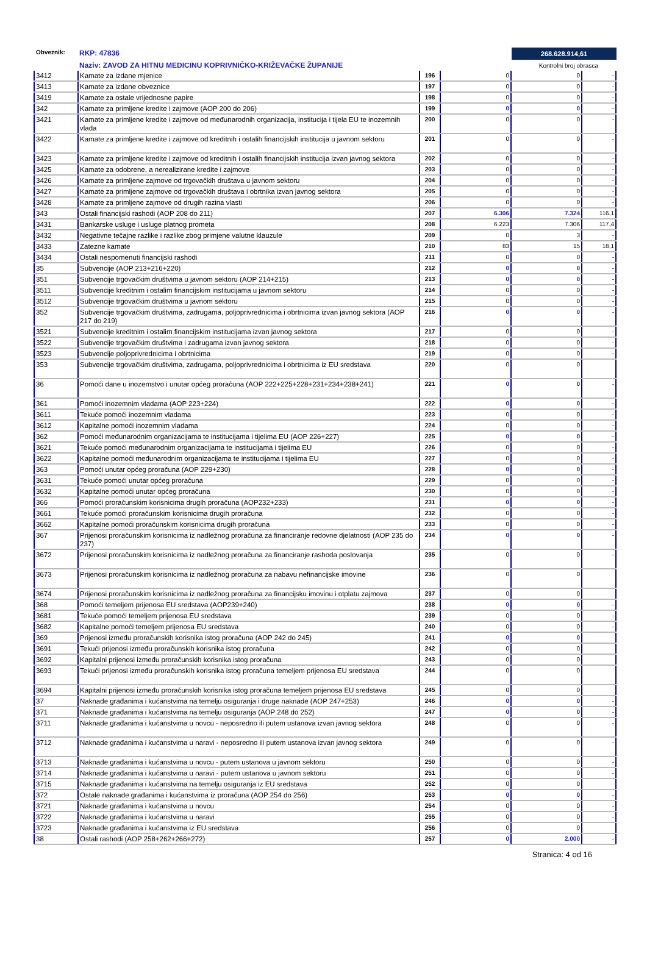Obveznik: RKP: 47836
Naziv: ZAVOD ZA HITNU MEDICINU KOPRIVNIČKO-KRIŽEVAČKE ŽUPANIJE
268.628.914,61
Kontrolni broj obrasca
| 3412 | Kamate za izdane mjenice | 196 | 0 | 0 | - |
| 3413 | Kamate za izdane obveznice | 197 | 0 | 0 | - |
| 3419 | Kamate za ostale vrijednosne papire | 198 | 0 | 0 | - |
| 342 | Kamate za primljene kredite i zajmove (AOP 200 do 206) | 199 | 0 | 0 | - |
| 3421 | Kamate za primljene kredite i zajmove od međunarodnih organizacija, institucija i tijela EU te inozemnih vlada | 200 | 0 | 0 | - |
| 3422 | Kamate za primljene kredite i zajmove od kreditnih i ostalih financijskih institucija u javnom sektoru | 201 | 0 | 0 | - |
| 3423 | Kamate za primljene kredite i zajmove od kreditnih i ostalih financijskih institucija izvan javnog sektora | 202 | 0 | 0 | - |
| 3425 | Kamate za odobrene, a nerealizirane kredite i zajmove | 203 | 0 | 0 | - |
| 3426 | Kamate za primljene zajmove od trgovačkih društava u javnom sektoru | 204 | 0 | 0 | - |
| 3427 | Kamate za primljene zajmove od trgovačkih društava i obrtnika izvan javnog sektora | 205 | 0 | 0 | - |
| 3428 | Kamate za primljene zajmove od drugih razina vlasti | 206 | 0 | 0 | - |
| 343 | Ostali financijski rashodi (AOP 208 do 211) | 207 | 6.306 | 7.324 | 116,1 |
| 3431 | Bankarske usluge i usluge platnog prometa | 208 | 6.223 | 7.306 | 117,4 |
| 3432 | Negativne tečajne razlike i razlike zbog primjene valutne klauzule | 209 | 0 | 3 | - |
| 3433 | Zatezne kamate | 210 | 83 | 15 | 18,1 |
| 3434 | Ostali nespomenuti financijski rashodi | 211 | 0 | 0 | - |
| 35 | Subvencije (AOP 213+216+220) | 212 | 0 | 0 | - |
| 351 | Subvencije trgovačkim društvima u javnom sektoru (AOP 214+215) | 213 | 0 | 0 | - |
| 3511 | Subvencije kreditnim i ostalim financijskim institucijama u javnom sektoru | 214 | 0 | 0 | - |
| 3512 | Subvencije trgovačkim društvima u javnom sektoru | 215 | 0 | 0 | - |
| 352 | Subvencije trgovačkim društvima, zadrugama, poljoprivrednicima i obrtnicima izvan javnog sektora (AOP 217 do 219) | 216 | 0 | 0 | - |
| 3521 | Subvencije kreditnim i ostalim financijskim institucijama izvan javnog sektora | 217 | 0 | 0 | - |
| 3522 | Subvencije trgovačkim društvima i zadrugama izvan javnog sektora | 218 | 0 | 0 | - |
| 3523 | Subvencije poljoprivrednicima i obrtnicima | 219 | 0 | 0 | - |
| 353 | Subvencije trgovačkim društvima, zadrugama, poljoprivrednicima i obrtnicima iz EU sredstava | 220 | 0 | 0 | |
| 36 | Pomoći dane u inozemstvo i unutar općeg proračuna (AOP 222+225+228+231+234+238+241) | 221 | 0 | 0 | - |
| 361 | Pomoći inozemnim vladama (AOP 223+224) | 222 | 0 | 0 | - |
| 3611 | Tekuće pomoći inozemnim vladama | 223 | 0 | 0 | - |
| 3612 | Kapitalne pomoći inozemnim vladama | 224 | 0 | 0 | - |
| 362 | Pomoći međunarodnim organizacijama te institucijama i tijelima EU (AOP 226+227) | 225 | 0 | 0 | - |
| 3621 | Tekuće pomoći međunarodnim organizacijama te institucijama i tijelima EU | 226 | 0 | 0 | - |
| 3622 | Kapitalne pomoći međunarodnim organizacijama te institucijama i tijelima EU | 227 | 0 | 0 | - |
| 363 | Pomoći unutar općeg proračuna (AOP 229+230) | 228 | 0 | 0 | - |
| 3631 | Tekuće pomoći unutar općeg proračuna | 229 | 0 | 0 | - |
| 3632 | Kapitalne pomoći unutar općeg proračuna | 230 | 0 | 0 | - |
| 366 | Pomoći proračunskim korisnicima drugih proračuna (AOP232+233) | 231 | 0 | 0 | - |
| 3661 | Tekuće pomoći proračunskim korisnicima drugih proračuna | 232 | 0 | 0 | - |
| 3662 | Kapitalne pomoći proračunskim korisnicima drugih proračuna | 233 | 0 | 0 | - |
| 367 | Prijenosi proračunskim korisnicima iz nadležnog proračuna za financiranje redovne djelatnosti (AOP 235 do 237) | 234 | 0 | 0 | - |
| 3672 | Prijenosi proračunskim korisnicima iz nadležnog proračuna za financiranje rashoda poslovanja | 235 | 0 | 0 | - |
| 3673 | Prijenosi proračunskim korisnicima iz nadležnog proračuna za nabavu nefinancijske imovine | 236 | 0 | 0 | |
| 3674 | Prijenosi proračunskim korisnicima iz nadležnog proračuna za financijsku imovinu i otplatu zajmova | 237 | 0 | 0 | |
| 368 | Pomoći temeljem prijenosa EU sredstava (AOP239+240) | 238 | 0 | 0 | - |
| 3681 | Tekuće pomoći temeljem prijenosa EU sredstava | 239 | 0 | 0 | - |
| 3682 | Kapitalne pomoći temeljem prijenosa EU sredstava | 240 | 0 | 0 | - |
| 369 | Prijenosi između proračunskih korisnika istog proračuna (AOP 242 do 245) | 241 | 0 | 0 | |
| 3691 | Tekući prijenosi između proračunskih korisnika istog proračuna | 242 | 0 | 0 | |
| 3692 | Kapitalni prijenosi između proračunskih korisnika istog proračuna | 243 | 0 | 0 | |
| 3693 | Tekući prijenosi između proračunskih korisnika istog proračuna temeljem prijenosa EU sredstava | 244 | 0 | 0 | |
| 3694 | Kapitalni prijenosi između proračunskih korisnika istog proračuna temeljem prijenosa EU sredstava | 245 | 0 | 0 | |
| 37 | Naknade građanima i kućanstvima na temelju osiguranja i druge naknade (AOP 247+253) | 246 | 0 | 0 | - |
| 371 | Naknade građanima i kućanstvima na temelju osiguranja (AOP 248 do 252) | 247 | 0 | 0 | - |
| 3711 | Naknade građanima i kućanstvima u novcu - neposredno ili putem ustanova izvan javnog sektora | 248 | 0 | 0 | - |
| 3712 | Naknade građanima i kućanstvima u naravi - neposredno ili putem ustanova izvan javnog sektora | 249 | 0 | 0 | - |
| 3713 | Naknade građanima i kućanstvima u novcu - putem ustanova u javnom sektoru | 250 | 0 | 0 | - |
| 3714 | Naknade građanima i kućanstvima u naravi - putem ustanova u javnom sektoru | 251 | 0 | 0 | - |
| 3715 | Naknade građanima i kućanstvima na temelju osiguranja iz EU sredstava | 252 | 0 | 0 | |
| 372 | Ostale naknade građanima i kućanstvima iz proračuna (AOP 254 do 256) | 253 | 0 | 0 | - |
| 3721 | Naknade građanima i kućanstvima u novcu | 254 | 0 | 0 | - |
| 3722 | Naknade građanima i kućanstvima u naravi | 255 | 0 | 0 | - |
| 3723 | Naknade građanima i kućanstvima iz EU sredstava | 256 | 0 | 0 | |
| 38 | Ostali rashodi (AOP 258+262+266+272) | 257 | 0 | 2.000 | - |
Stranica: 4 od 16